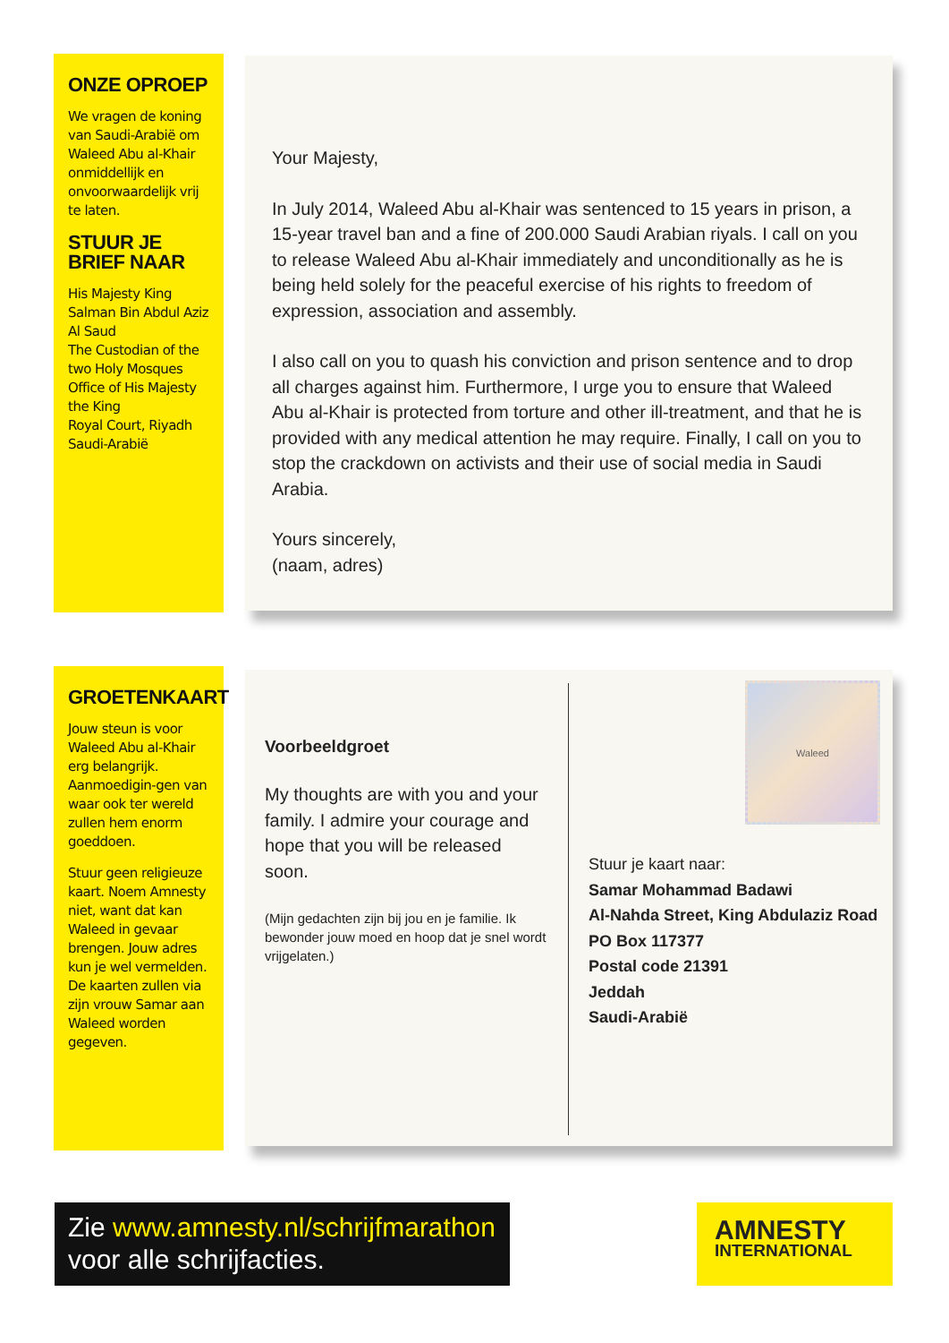ONZE OPROEP
We vragen de koning van Saudi-Arabië om Waleed Abu al-Khair onmiddellijk en onvoorwaardelijk vrij te laten.
STUUR JE BRIEF NAAR
His Majesty King Salman Bin Abdul Aziz Al Saud
The Custodian of the two Holy Mosques
Office of His Majesty the King
Royal Court, Riyadh
Saudi-Arabië
Your Majesty,
In July 2014, Waleed Abu al-Khair was sentenced to 15 years in prison, a 15-year travel ban and a fine of 200.000 Saudi Arabian riyals. I call on you to release Waleed Abu al-Khair immediately and unconditionally as he is being held solely for the peaceful exercise of his rights to freedom of expression, association and assembly.
I also call on you to quash his conviction and prison sentence and to drop all charges against him. Furthermore, I urge you to ensure that Waleed Abu al-Khair is protected from torture and other ill-treatment, and that he is provided with any medical attention he may require. Finally, I call on you to stop the crackdown on activists and their use of social media in Saudi Arabia.
Yours sincerely,
(naam, adres)
GROETENKAART
Jouw steun is voor Waleed Abu al-Khair erg belangrijk. Aanmoedigin-gen van waar ook ter wereld zullen hem enorm goeddoen.
Stuur geen religieuze kaart. Noem Amnesty niet, want dat kan Waleed in gevaar brengen. Jouw adres kun je wel vermelden. De kaarten zullen via zijn vrouw Samar aan Waleed worden gegeven.
Voorbeeldgroet
My thoughts are with you and your family. I admire your courage and hope that you will be released soon.
(Mijn gedachten zijn bij jou en je familie. Ik bewonder jouw moed en hoop dat je snel wordt vrijgelaten.)
Waleed
Stuur je kaart naar:
Samar Mohammad Badawi
Al-Nahda Street, King Abdulaziz Road
PO Box 117377
Postal code 21391
Jeddah
Saudi-Arabië
Zie www.amnesty.nl/schrijfmarathon
voor alle schrijfacties.
AMNESTY
INTERNATIONAL